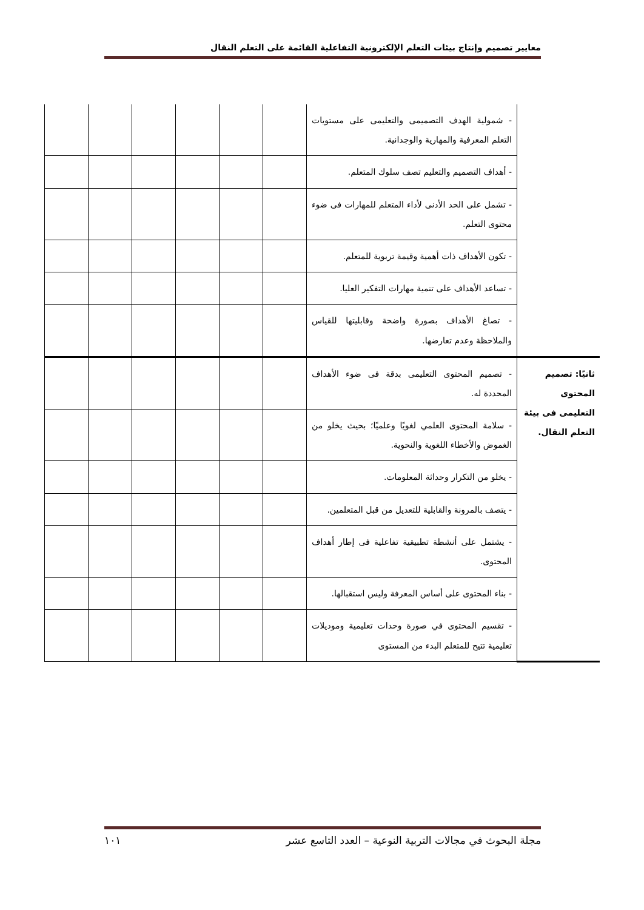معايير تصميم وإنتاج بيئات التعلم الإلكترونية التفاعلية القائمة على التعلم النقال
| | - شمولية الهدف التصميمى والتعليمى على مستويات التعلم المعرفية والمهارية والوجدانية. | | | | | | |
| | - أهداف التصميم والتعليم تصف سلوك المتعلم. | | | | | | |
| | - تشمل على الحد الأدنى لأداء المتعلم للمهارات فى ضوء محتوى التعلم. | | | | | | |
| | - تكون الأهداف ذات أهمية وقيمة تربوية للمتعلم. | | | | | | |
| | - تساعد الأهداف على تنمية مهارات التفكير العليا. | | | | | | |
| | - تصاغ الأهداف بصورة واضحة وقابليتها للقياس والملاحظة وعدم تعارضها. | | | | | | |
| ثانيًا: تصميم المحتوى التعليمى فى بيئة التعلم النقال. | - تصميم المحتوى التعليمى بدقة فى ضوء الأهداف المحددة له. | | | | | | |
| | - سلامة المحتوى العلمي لغويًا وعلميًا؛ بحيث يخلو من الغموض والأخطاء اللغوية والنحوية. | | | | | | |
| | - يخلو من التكرار وحداثة المعلومات. | | | | | | |
| | - يتصف بالمرونة والقابلية للتعديل من قبل المتعلمين. | | | | | | |
| | - يشتمل على أنشطة تطبيقية تفاعلية فى إطار أهداف المحتوى. | | | | | | |
| | - بناء المحتوى على أساس المعرفة وليس استقبالها. | | | | | | |
| | - تقسيم المحتوى في صورة وحدات تعليمية وموديلات تعليمية تتيح للمتعلم البدء من المستوى | | | | | | |
مجلة البحوث في مجالات التربية النوعية – العدد التاسع عشر ١٠١